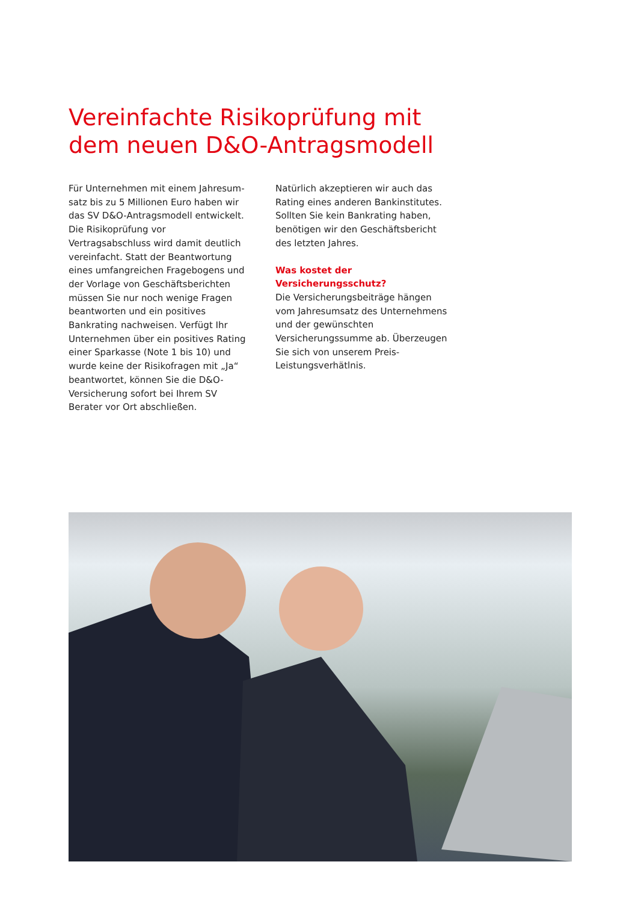Vereinfachte Risikoprüfung mit
dem neuen D&O-Antragsmodell
Für Unternehmen mit einem Jahresum­satz bis zu 5 Millionen Euro haben wir das SV D&O-Antragsmodell entwickelt. Die Risikoprüfung vor Vertragsabschluss wird damit deutlich vereinfacht. Statt der Beantwortung eines umfangrei­chen Fragebogens und der Vorlage von Geschäftsberichten müssen Sie nur noch wenige Fragen beantworten und ein positives Bankrating nachweisen. Ver­fügt Ihr Unternehmen über ein positives Rating einer Sparkasse (Note 1 bis 10) und wurde keine der Risikofragen mit „Ja“ beantwortet, können Sie die D&O-Versicherung sofort bei Ihrem SV Berater vor Ort abschließen.
Natürlich akzeptieren wir auch das Rating eines anderen Bankinstitutes. Sollten Sie kein Bankrating haben, benötigen wir den Geschäftsbericht des letzten Jahres.
Was kostet der Versicherungsschutz?
Die Versicherungsbeiträge hängen vom Jahresumsatz des Unternehmens und der gewünschten Versicherungssumme ab. Überzeugen Sie sich von unserem Preis-Leistungsverhätlnis.